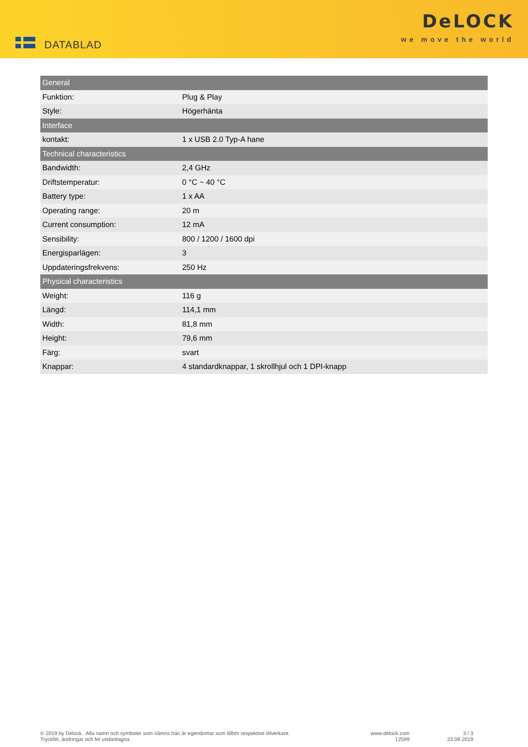DATABLAD
DeLOCK
we move the world
| General | |
| --- | --- |
| Funktion: | Plug & Play |
| Style: | Högerhänta |
| Interface | |
| kontakt: | 1 x USB 2.0 Typ-A hane |
| Technical characteristics | |
| Bandwidth: | 2,4 GHz |
| Driftstemperatur: | 0 °C ~ 40 °C |
| Battery type: | 1 x AA |
| Operating range: | 20 m |
| Current consumption: | 12 mA |
| Sensibility: | 800 / 1200 / 1600 dpi |
| Energisparlägen: | 3 |
| Uppdateringsfrekvens: | 250 Hz |
| Physical characteristics | |
| Weight: | 116 g |
| Längd: | 114,1 mm |
| Width: | 81,8 mm |
| Height: | 79,6 mm |
| Färg: | svart |
| Knappar: | 4 standardknappar, 1 skrollhjul och 1 DPI-knapp |
© 2019 by Delock . Alla namn och symboler som nämns häri är egendomar som tillhör respektive tillverkare.
Tryckfel, ändringar och fel undantagna.
www.delock.com
12599
3 / 3
23.09.2019